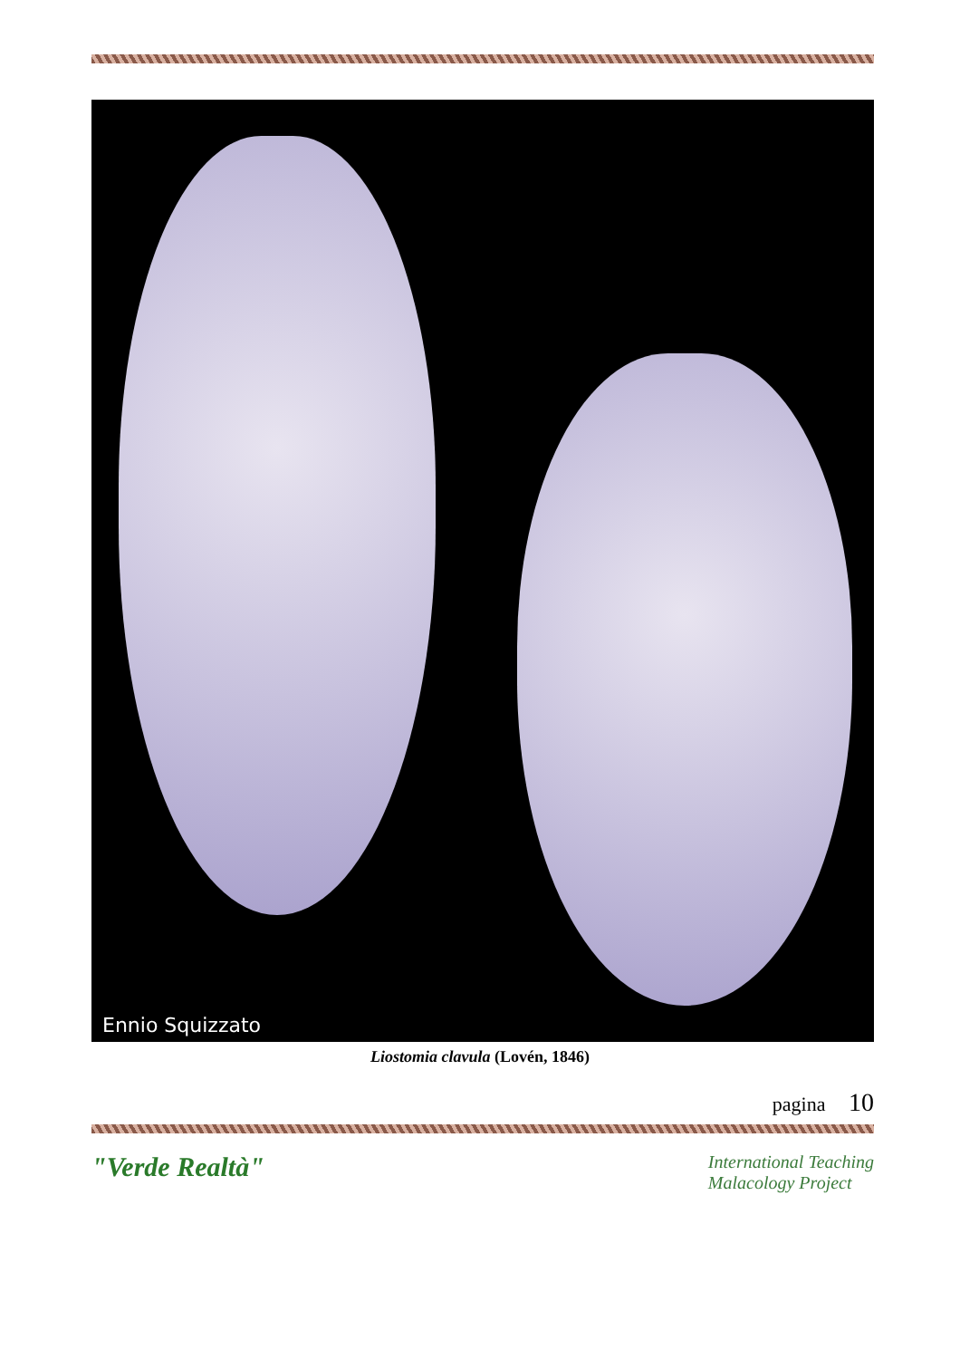Ennio Squizzato
Liostomia clavula (Lovén, 1846)
pagina 10
"Verde Realtà"
International Teaching
Malacology Project